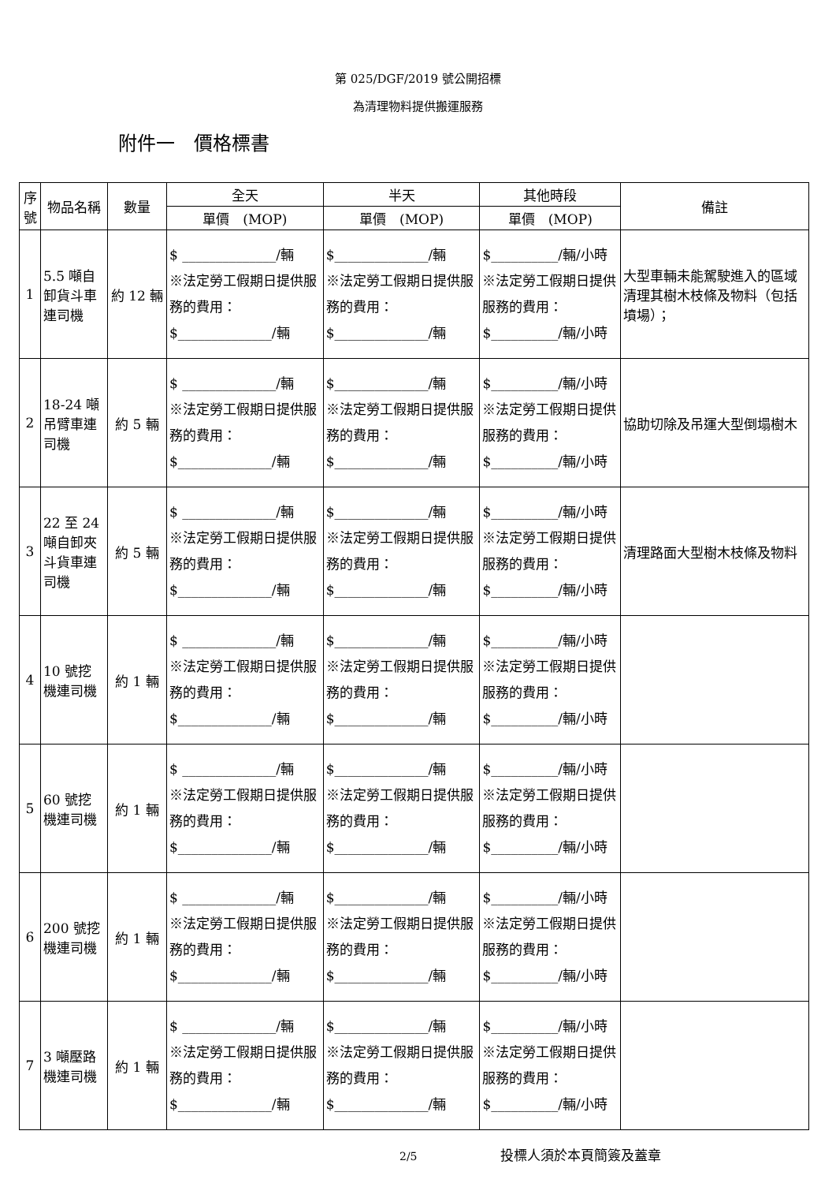第 025/DGF/2019 號公開招標
為清理物料提供搬運服務
附件一　價格標書
| 序號 | 物品名稱 | 數量 | 全天 | 半天 | 其他時段 | 備註 |
| --- | --- | --- | --- | --- | --- | --- |
| | | | 單價 (MOP) | 單價 (MOP) | 單價 (MOP) | |
| 1 | 5.5 噸自卸貨斗車連司機 | 約 12 輛 | $ ______________/輛 ※法定勞工假期日提供服務的費用： $______________/輛 | $______________/輛 ※法定勞工假期日提供服務的費用： $______________/輛 | $__________/輛/小時 ※法定勞工假期日提供服務的費用： $__________/輛/小時 | 大型車輛未能駕駛進入的區域清理其樹木枝條及物料（包括墳場）； |
| 2 | 18-24 噸吊臂車連司機 | 約 5 輛 | $ ______________/輛 ※法定勞工假期日提供服務的費用： $______________/輛 | $______________/輛 ※法定勞工假期日提供服務的費用： $______________/輛 | $__________/輛/小時 ※法定勞工假期日提供服務的費用： $__________/輛/小時 | 協助切除及吊運大型倒塌樹木 |
| 3 | 22 至 24 噸自卸夾斗貨車連司機 | 約 5 輛 | $ ______________/輛 ※法定勞工假期日提供服務的費用： $______________/輛 | $______________/輛 ※法定勞工假期日提供服務的費用： $______________/輛 | $__________/輛/小時 ※法定勞工假期日提供服務的費用： $__________/輛/小時 | 清理路面大型樹木枝條及物料 |
| 4 | 10 號挖機連司機 | 約 1 輛 | $ ______________/輛 ※法定勞工假期日提供服務的費用： $______________/輛 | $______________/輛 ※法定勞工假期日提供服務的費用： $______________/輛 | $__________/輛/小時 ※法定勞工假期日提供服務的費用： $__________/輛/小時 | |
| 5 | 60 號挖機連司機 | 約 1 輛 | $ ______________/輛 ※法定勞工假期日提供服務的費用： $______________/輛 | $______________/輛 ※法定勞工假期日提供服務的費用： $______________/輛 | $__________/輛/小時 ※法定勞工假期日提供服務的費用： $__________/輛/小時 | |
| 6 | 200 號挖機連司機 | 約 1 輛 | $ ______________/輛 ※法定勞工假期日提供服務的費用： $______________/輛 | $______________/輛 ※法定勞工假期日提供服務的費用： $______________/輛 | $__________/輛/小時 ※法定勞工假期日提供服務的費用： $__________/輛/小時 | |
| 7 | 3 噸壓路機連司機 | 約 1 輛 | $ ______________/輛 ※法定勞工假期日提供服務的費用： $______________/輛 | $______________/輛 ※法定勞工假期日提供服務的費用： $______________/輛 | $__________/輛/小時 ※法定勞工假期日提供服務的費用： $__________/輛/小時 | |
2/5 投標人須於本頁簡簽及蓋章